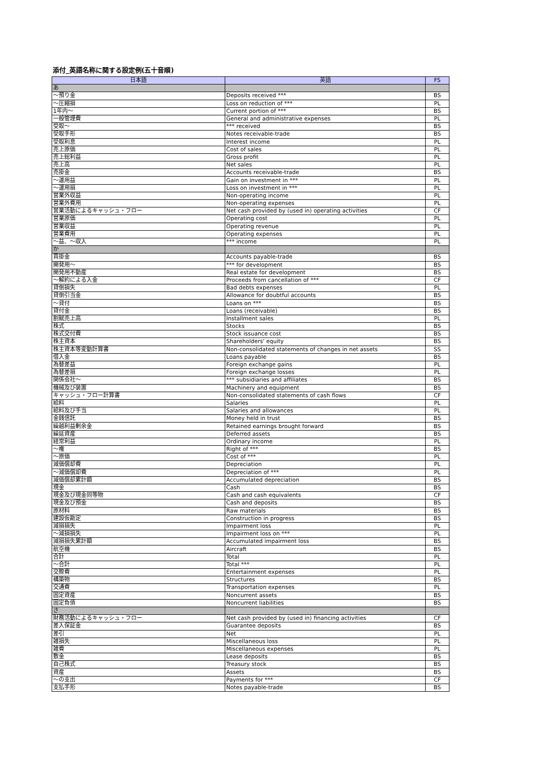添付_英語名称に関する設定例(五十音順)
| 日本語 | 英語 | FS |
| --- | --- | --- |
| あ | | |
| ～預り金 | Deposits received *** | BS |
| ～圧縮損 | Loss on reduction of *** | PL |
| 1年内～ | Current portion of *** | BS |
| 一般管理費 | General and administrative expenses | PL |
| 受取～ | *** received | BS |
| 受取手形 | Notes receivable-trade | BS |
| 受取利息 | Interest income | PL |
| 売上原価 | Cost of sales | PL |
| 売上総利益 | Gross profit | PL |
| 売上高 | Net sales | PL |
| 売掛金 | Accounts receivable-trade | BS |
| ～運用益 | Gain on investment in *** | PL |
| ～運用損 | Loss on investment in *** | PL |
| 営業外収益 | Non-operating income | PL |
| 営業外費用 | Non-operating expenses | PL |
| 営業活動によるキャッシュ・フロー | Net cash provided by (used in) operating activities | CF |
| 営業原価 | Operating cost | PL |
| 営業収益 | Operating revenue | PL |
| 営業費用 | Operating expenses | PL |
| ～益、～収入 | *** income | PL |
| か | | |
| 買掛金 | Accounts payable-trade | BS |
| 開発用～ | *** for development | BS |
| 開発用不動産 | Real estate for development | BS |
| ～解約による入金 | Proceeds from cancellation of *** | CF |
| 貸倒損失 | Bad debts expenses | PL |
| 貸倒引当金 | Allowance for doubtful accounts | BS |
| ～貸付 | Loans on *** | BS |
| 貸付金 | Loans (receivable) | BS |
| 割賦売上高 | Installment sales | PL |
| 株式 | Stocks | BS |
| 株式交付費 | Stock issuance cost | BS |
| 株主資本 | Shareholders' equity | BS |
| 株主資本等変動計算書 | Non-consolidated statements of changes in net assets | SS |
| 借入金 | Loans payable | BS |
| 為替差益 | Foreign exchange gains | PL |
| 為替差損 | Foreign exchange losses | PL |
| 関係会社～ | *** subsidiaries and affiliates | BS |
| 機械及び装置 | Machinery and equipment | BS |
| キャッシュ・フロー計算書 | Non-consolidated statements of cash flows | CF |
| 給料 | Salaries | PL |
| 給料及び手当 | Salaries and allowances | PL |
| 金銭信託 | Money held in trust | BS |
| 繰越利益剰余金 | Retained earnings brought forward | BS |
| 繰延資産 | Deferred assets | BS |
| 経常利益 | Ordinary income | PL |
| ～権 | Right of *** | BS |
| ～原価 | Cost of *** | PL |
| 減価償却費 | Depreciation | PL |
| ～減価償却費 | Depreciation of *** | PL |
| 減価償却累計額 | Accumulated depreciation | BS |
| 現金 | Cash | BS |
| 現金及び現金同等物 | Cash and cash equivalents | CF |
| 現金及び預金 | Cash and deposits | BS |
| 原材料 | Raw materials | BS |
| 建設仮勘定 | Construction in progress | BS |
| 減損損失 | Impairment loss | PL |
| ～減損損失 | Impairment loss on *** | PL |
| 減損損失累計額 | Accumulated impairment loss | BS |
| 航空機 | Aircraft | BS |
| 合計 | Total | PL |
| ～合計 | Total *** | PL |
| 交際費 | Entertainment expenses | PL |
| 構築物 | Structures | BS |
| 交通費 | Transportation expenses | PL |
| 固定資産 | Noncurrent assets | BS |
| 固定負債 | Noncurrent liabilities | BS |
| さ | | |
| 財務活動によるキャッシュ・フロー | Net cash provided by (used in) financing activities | CF |
| 差入保証金 | Guarantee deposits | BS |
| 差引 | Net | PL |
| 雑損失 | Miscellaneous loss | PL |
| 雑費 | Miscellaneous expenses | PL |
| 敷金 | Lease deposits | BS |
| 自己株式 | Treasury stock | BS |
| 資産 | Assets | BS |
| ～の支出 | Payments for *** | CF |
| 支払手形 | Notes payable-trade | BS |